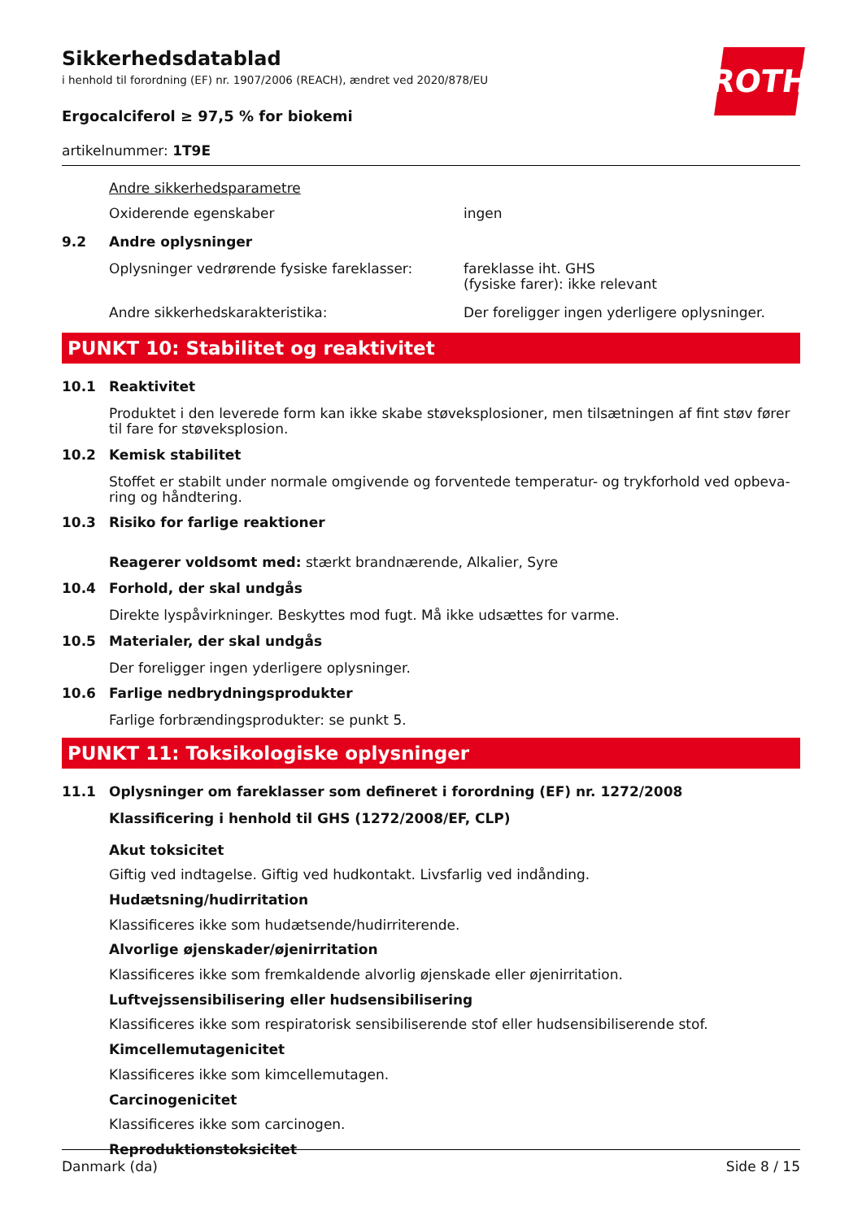ROTH
Sikkerhedsdatablad
i henhold til forordning (EF) nr. 1907/2006 (REACH), ændret ved 2020/878/EU
Ergocalciferol ≥ 97,5 % for biokemi
artikelnummer: 1T9E
Andre sikkerhedsparametre
Oxiderende egenskaber ingen
9.2 Andre oplysninger
Oplysninger vedrørende fysiske fareklasser:
fareklasse iht. GHS
(fysiske farer): ikke relevant
Andre sikkerhedskarakteristika: Der foreligger ingen yderligere oplysninger.
PUNKT 10: Stabilitet og reaktivitet
10.1 Reaktivitet
Produktet i den leverede form kan ikke skabe støveksplosioner, men tilsætningen af fint støv fører til fare for støveksplosion.
10.2 Kemisk stabilitet
Stoffet er stabilt under normale omgivende og forventede temperatur- og trykforhold ved opbeva-ring og håndtering.
10.3 Risiko for farlige reaktioner
Reagerer voldsomt med: stærkt brandnærende, Alkalier, Syre
10.4 Forhold, der skal undgås
Direkte lyspåvirkninger. Beskyttes mod fugt. Må ikke udsættes for varme.
10.5 Materialer, der skal undgås
Der foreligger ingen yderligere oplysninger.
10.6 Farlige nedbrydningsprodukter
Farlige forbrændingsprodukter: se punkt 5.
PUNKT 11: Toksikologiske oplysninger
11.1 Oplysninger om fareklasser som defineret i forordning (EF) nr. 1272/2008
Klassificering i henhold til GHS (1272/2008/EF, CLP)
Akut toksicitet
Giftig ved indtagelse. Giftig ved hudkontakt. Livsfarlig ved indånding.
Hudætsning/hudirritation
Klassificeres ikke som hudætsende/hudirriterende.
Alvorlige øjenskader/øjenirritation
Klassificeres ikke som fremkaldende alvorlig øjenskade eller øjenirritation.
Luftvejssensibilisering eller hudsensibilisering
Klassificeres ikke som respiratorisk sensibiliserende stof eller hudsensibiliserende stof.
Kimcellemutagenicitet
Klassificeres ikke som kimcellemutagen.
Carcinogenicitet
Klassificeres ikke som carcinogen.
Reproduktionstoksicitet
Danmark (da) Side 8 / 15